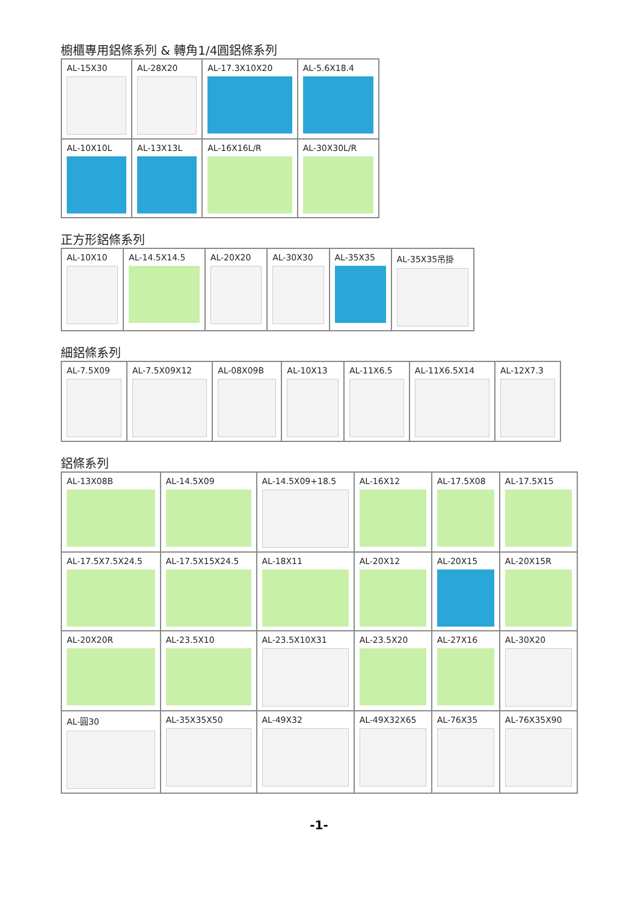櫥櫃專用鋁條系列 & 轉角1/4圓鋁條系列
| AL-15X30 | AL-28X20 | AL-17.3X10X20 | AL-5.6X18.4 |
| AL-10X10L | AL-13X13L | AL-16X16L/R | AL-30X30L/R |
正方形鋁條系列
| AL-10X10 | AL-14.5X14.5 | AL-20X20 | AL-30X30 | AL-35X35 | AL-35X35吊掛 |
細鋁條系列
| AL-7.5X09 | AL-7.5X09X12 | AL-08X09B | AL-10X13 | AL-11X6.5 | AL-11X6.5X14 | AL-12X7.3 |
鋁條系列
| AL-13X08B | AL-14.5X09 | AL-14.5X09+18.5 | AL-16X12 | AL-17.5X08 | AL-17.5X15 |
| AL-17.5X7.5X24.5 | AL-17.5X15X24.5 | AL-18X11 | AL-20X12 | AL-20X15 | AL-20X15R |
| AL-20X20R | AL-23.5X10 | AL-23.5X10X31 | AL-23.5X20 | AL-27X16 | AL-30X20 |
| AL-圓30 | AL-35X35X50 | AL-49X32 | AL-49X32X65 | AL-76X35 | AL-76X35X90 |
-1-